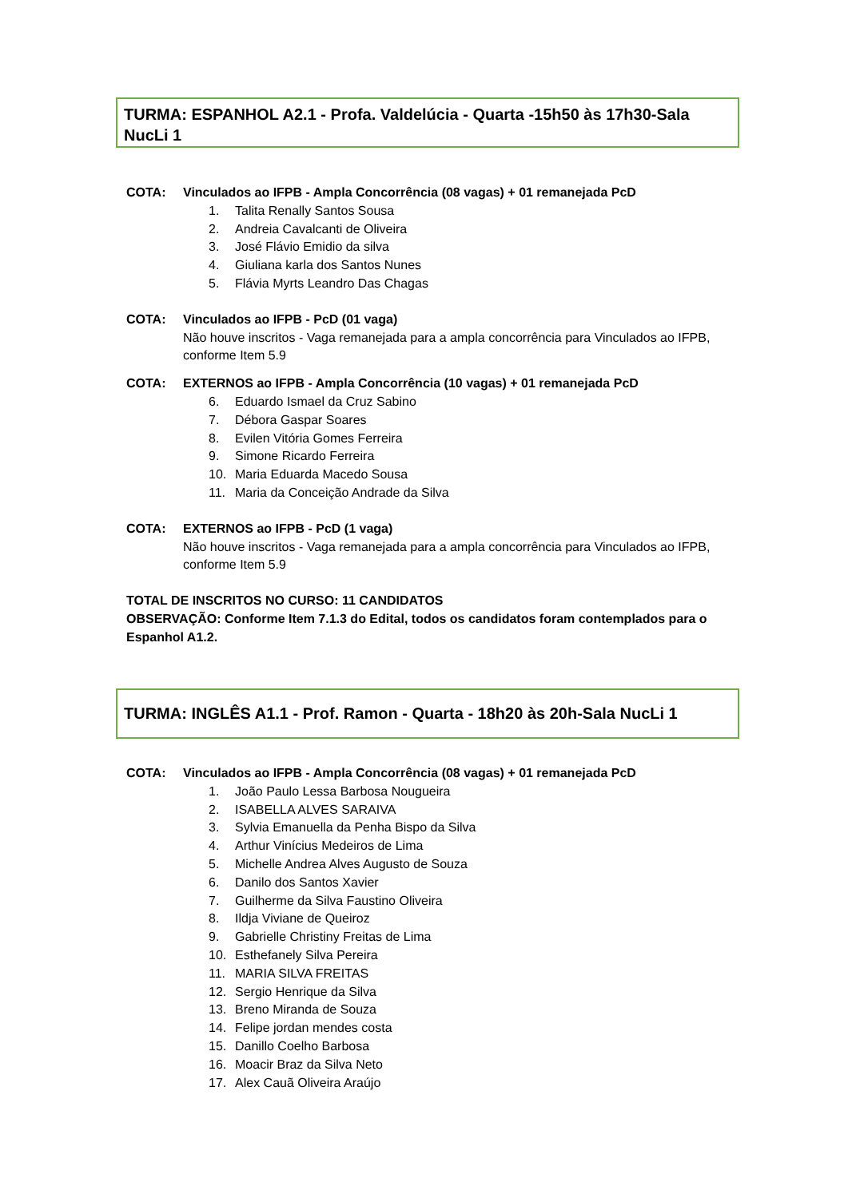TURMA: ESPANHOL A2.1 - Profa. Valdelúcia - Quarta -15h50 às 17h30-Sala NucLi 1
COTA: Vinculados ao IFPB - Ampla Concorrência (08 vagas) + 01 remanejada PcD
1. Talita Renally Santos Sousa
2. Andreia Cavalcanti de Oliveira
3. José Flávio Emidio da silva
4. Giuliana karla dos Santos Nunes
5. Flávia Myrts Leandro Das Chagas
COTA: Vinculados ao IFPB - PcD (01 vaga)
Não houve inscritos - Vaga remanejada para a ampla concorrência para Vinculados ao IFPB, conforme Item 5.9
COTA: EXTERNOS ao IFPB - Ampla Concorrência (10 vagas) + 01 remanejada PcD
6. Eduardo Ismael da Cruz Sabino
7. Débora Gaspar Soares
8. Evilen Vitória Gomes Ferreira
9. Simone Ricardo Ferreira
10. Maria Eduarda Macedo Sousa
11. Maria da Conceição Andrade da Silva
COTA: EXTERNOS ao IFPB - PcD (1 vaga)
Não houve inscritos - Vaga remanejada para a ampla concorrência para Vinculados ao IFPB, conforme Item 5.9
TOTAL DE INSCRITOS NO CURSO: 11 CANDIDATOS
OBSERVAÇÃO: Conforme Item 7.1.3 do Edital, todos os candidatos foram contemplados para o Espanhol A1.2.
TURMA: INGLÊS A1.1 - Prof. Ramon - Quarta - 18h20 às 20h-Sala NucLi 1
COTA: Vinculados ao IFPB - Ampla Concorrência (08 vagas) + 01 remanejada PcD
1. João Paulo Lessa Barbosa Nougueira
2. ISABELLA ALVES SARAIVA
3. Sylvia Emanuella da Penha Bispo da Silva
4. Arthur Vinícius Medeiros de Lima
5. Michelle Andrea Alves Augusto de Souza
6. Danilo dos Santos Xavier
7. Guilherme da Silva Faustino Oliveira
8. Ildja Viviane de Queiroz
9. Gabrielle Christiny Freitas de Lima
10. Esthefanely Silva Pereira
11. MARIA SILVA FREITAS
12. Sergio Henrique da Silva
13. Breno Miranda de Souza
14. Felipe jordan mendes costa
15. Danillo Coelho Barbosa
16. Moacir Braz da Silva Neto
17. Alex Cauã Oliveira Araújo